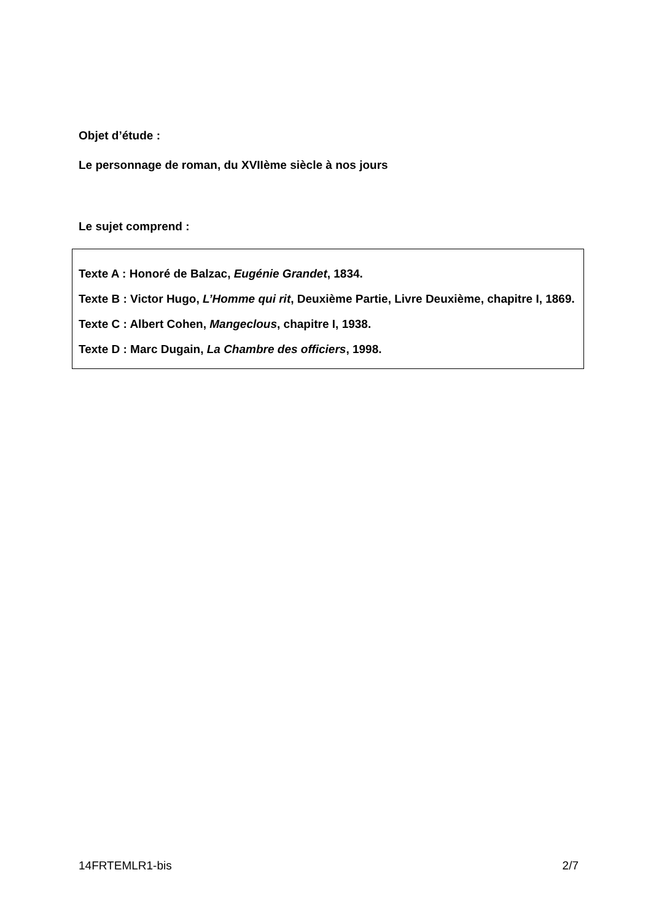Objet d’étude :
Le personnage de roman, du XVIIème siècle à nos jours
Le sujet comprend :
Texte A : Honoré de Balzac, Eugénie Grandet, 1834.
Texte B : Victor Hugo, L’Homme qui rit, Deuxième Partie, Livre Deuxième, chapitre I, 1869.
Texte C : Albert Cohen, Mangeclous, chapitre I, 1938.
Texte D : Marc Dugain, La Chambre des officiers, 1998.
14FRTEMLR1-bis 2/7